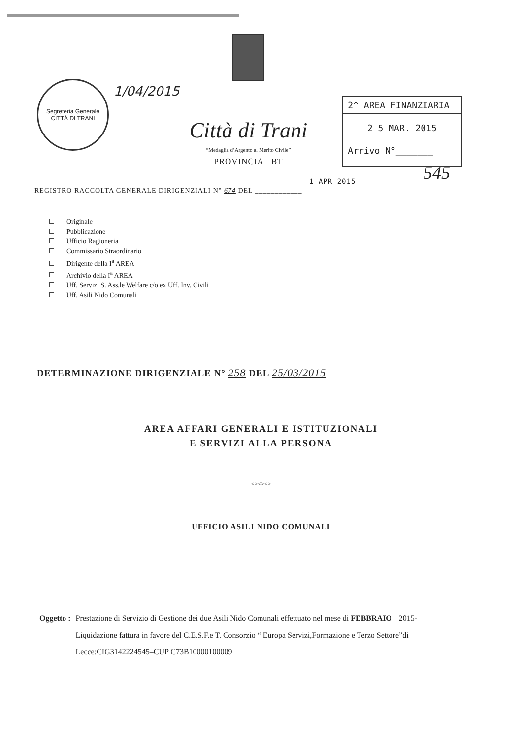Segreteria Generale
CITTÀ DI TRANI
1/04/2015
Città di Trani
“Medaglia d’Argento al Merito Civile”
PROVINCIA BT
2^ AREA FINANZIARIA
2 5 MAR. 2015
Arrivo N°_______
545
REGISTRO RACCOLTA GENERALE DIRIGENZIALI N° 674 DEL ____________ 1 APR 2015
Originale
Pubblicazione
Ufficio Ragioneria
Commissario Straordinario
Dirigente della I<sup>a</sup> AREA
Archivio della I<sup>a</sup> AREA
Uff. Servizi S. Ass.le Welfare c/o ex Uff. Inv. Civili
Uff. Asili Nido Comunali
DETERMINAZIONE DIRIGENZIALE N° 258 DEL 25/03/2015
AREA AFFARI GENERALI E ISTITUZIONALI
E SERVIZI ALLA PERSONA
<><><>
UFFICIO ASILI NIDO COMUNALI
Oggetto : Prestazione di Servizio di Gestione dei due Asili Nido Comunali effettuato nel mese di FEBBRAIO 2015- Liquidazione fattura in favore del C.E.S.F.e T. Consorzio “ Europa Servizi,Formazione e Terzo Settore”di Lecce:CIG3142224545–CUP C73B10000100009